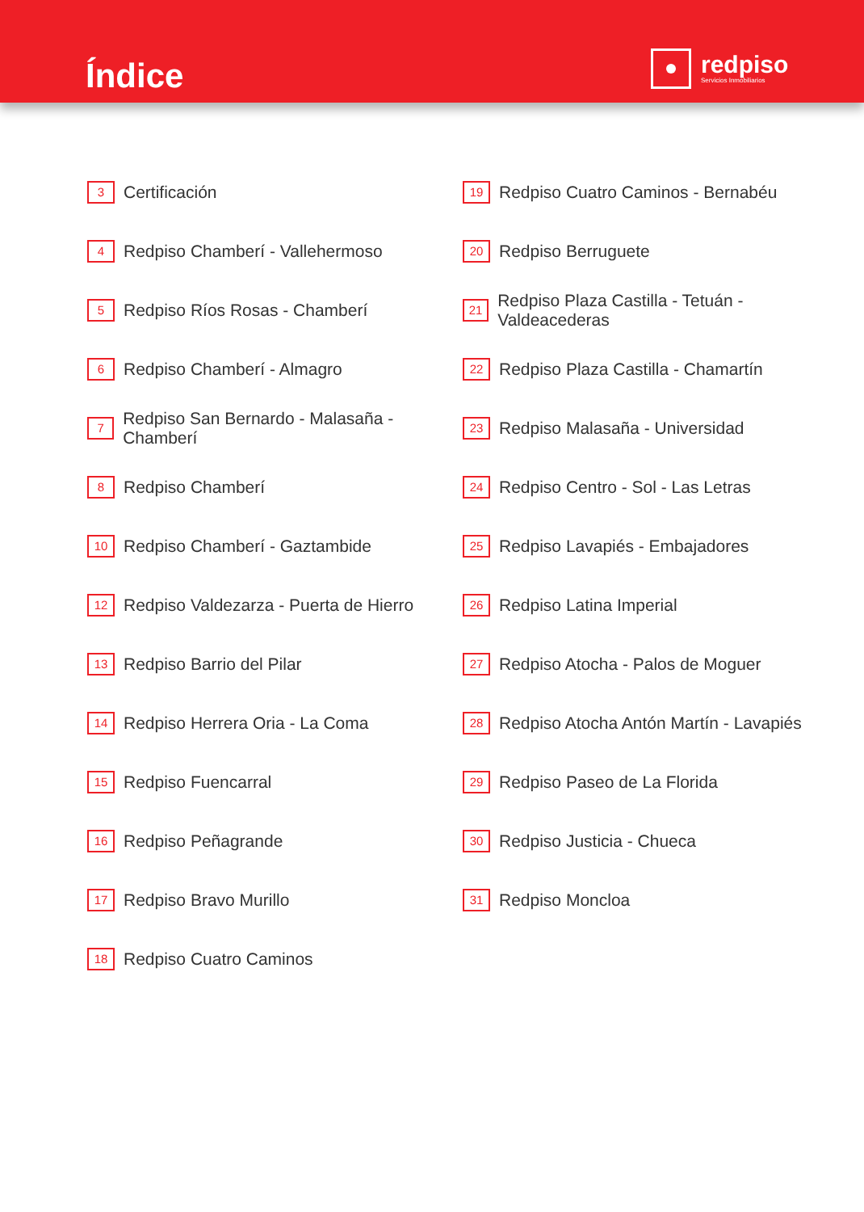Índice
redpiso
Servicios Inmobiliarios
3 Certificación
4 Redpiso Chamberí - Vallehermoso
5 Redpiso Ríos Rosas - Chamberí
6 Redpiso Chamberí - Almagro
7 Redpiso San Bernardo - Malasaña - Chamberí
8 Redpiso Chamberí
10 Redpiso Chamberí - Gaztambide
12 Redpiso Valdezarza - Puerta de Hierro
13 Redpiso Barrio del Pilar
14 Redpiso Herrera Oria - La Coma
15 Redpiso Fuencarral
16 Redpiso Peñagrande
17 Redpiso Bravo Murillo
18 Redpiso Cuatro Caminos
19 Redpiso Cuatro Caminos - Bernabéu
20 Redpiso Berruguete
21 Redpiso Plaza Castilla - Tetuán - Valdeacederas
22 Redpiso Plaza Castilla - Chamartín
23 Redpiso Malasaña - Universidad
24 Redpiso Centro - Sol - Las Letras
25 Redpiso Lavapiés - Embajadores
26 Redpiso Latina Imperial
27 Redpiso Atocha - Palos de Moguer
28 Redpiso Atocha Antón Martín - Lavapiés
29 Redpiso Paseo de La Florida
30 Redpiso Justicia - Chueca
31 Redpiso Moncloa